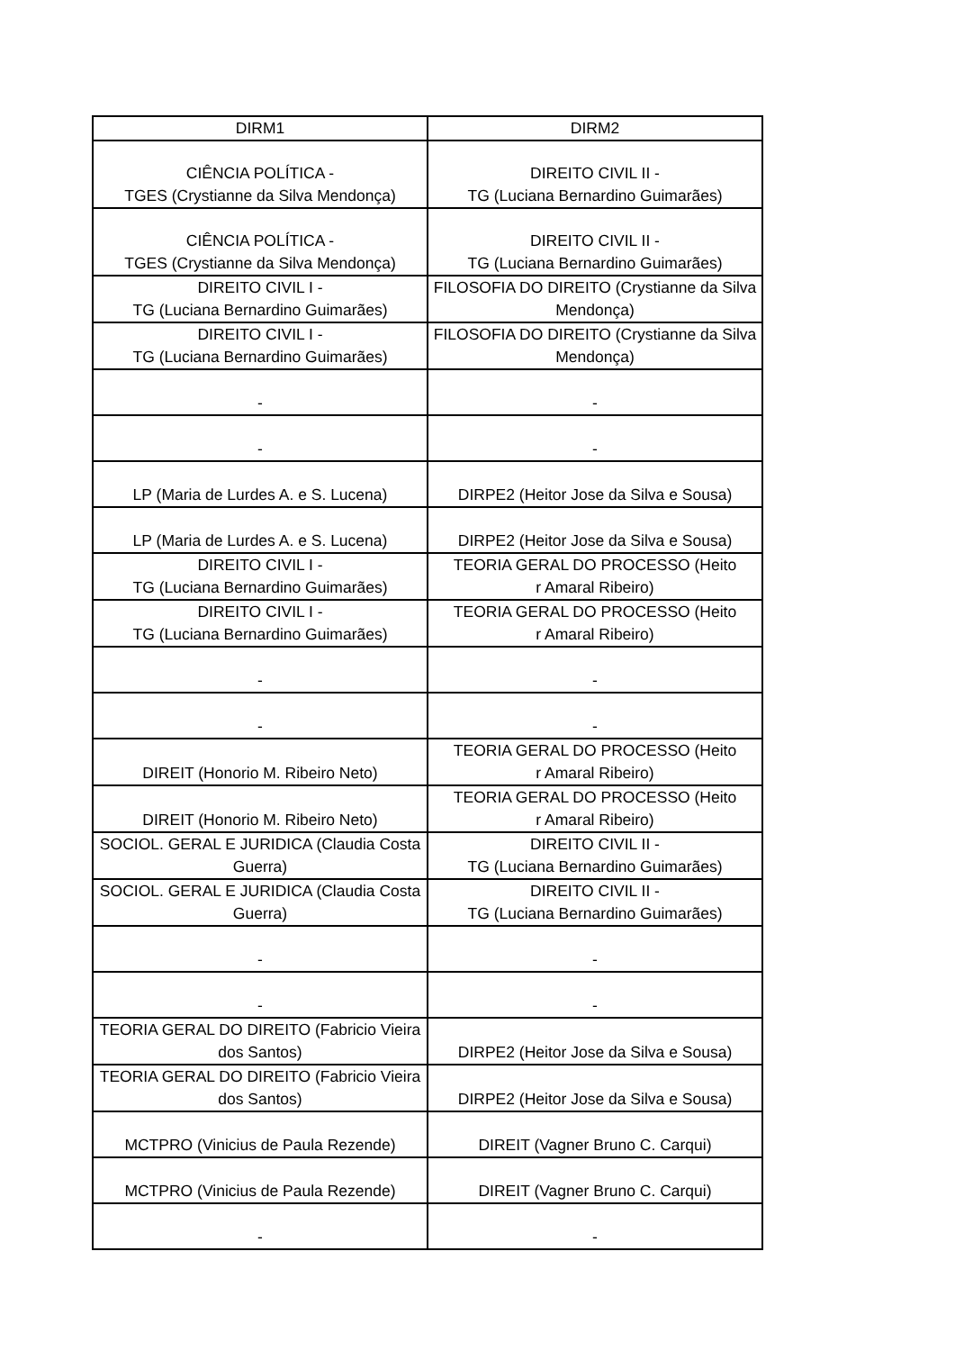| DIRM1 | DIRM2 |
| --- | --- |
| CIÊNCIA POLÍTICA - TGES (Crystianne da Silva Mendonça) | DIREITO CIVIL II - TG (Luciana Bernardino Guimarães) |
| CIÊNCIA POLÍTICA - TGES (Crystianne da Silva Mendonça) | DIREITO CIVIL II - TG (Luciana Bernardino Guimarães) |
| DIREITO CIVIL I - TG (Luciana Bernardino Guimarães) | FILOSOFIA DO DIREITO (Crystianne da Silva Mendonça) |
| DIREITO CIVIL I - TG (Luciana Bernardino Guimarães) | FILOSOFIA DO DIREITO (Crystianne da Silva Mendonça) |
| - | - |
| - | - |
| LP (Maria de Lurdes A. e S. Lucena) | DIRPE2 (Heitor Jose da Silva e Sousa) |
| LP (Maria de Lurdes A. e S. Lucena) | DIRPE2 (Heitor Jose da Silva e Sousa) |
| DIREITO CIVIL I - TG (Luciana Bernardino Guimarães) | TEORIA GERAL DO PROCESSO (Heito r Amaral Ribeiro) |
| DIREITO CIVIL I - TG (Luciana Bernardino Guimarães) | TEORIA GERAL DO PROCESSO (Heito r Amaral Ribeiro) |
| - | - |
| - | - |
| DIREIT (Honorio M. Ribeiro Neto) | TEORIA GERAL DO PROCESSO (Heito r Amaral Ribeiro) |
| DIREIT (Honorio M. Ribeiro Neto) | TEORIA GERAL DO PROCESSO (Heito r Amaral Ribeiro) |
| SOCIOL. GERAL E JURIDICA (Claudia Costa Guerra) | DIREITO CIVIL II - TG (Luciana Bernardino Guimarães) |
| SOCIOL. GERAL E JURIDICA (Claudia Costa Guerra) | DIREITO CIVIL II - TG (Luciana Bernardino Guimarães) |
| - | - |
| - | - |
| TEORIA GERAL DO DIREITO (Fabricio Vieira dos Santos) | DIRPE2 (Heitor Jose da Silva e Sousa) |
| TEORIA GERAL DO DIREITO (Fabricio Vieira dos Santos) | DIRPE2 (Heitor Jose da Silva e Sousa) |
| MCTPRO (Vinicius de Paula Rezende) | DIREIT (Vagner Bruno C. Carqui) |
| MCTPRO (Vinicius de Paula Rezende) | DIREIT (Vagner Bruno C. Carqui) |
| - | - |